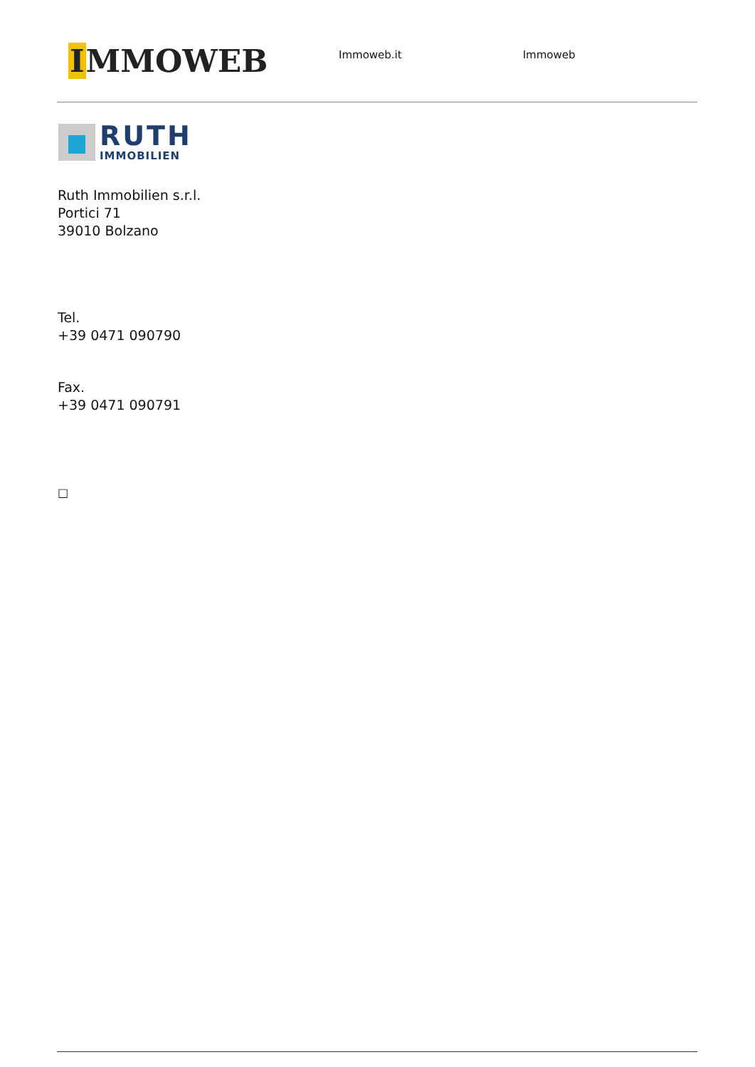IMMOWEB
Immoweb.it Immoweb
RUTH
IMMOBILIEN
Ruth Immobilien s.r.l.
Portici 71
39010 Bolzano
Tel.
+39 0471 090790
Fax.
+39 0471 090791
□